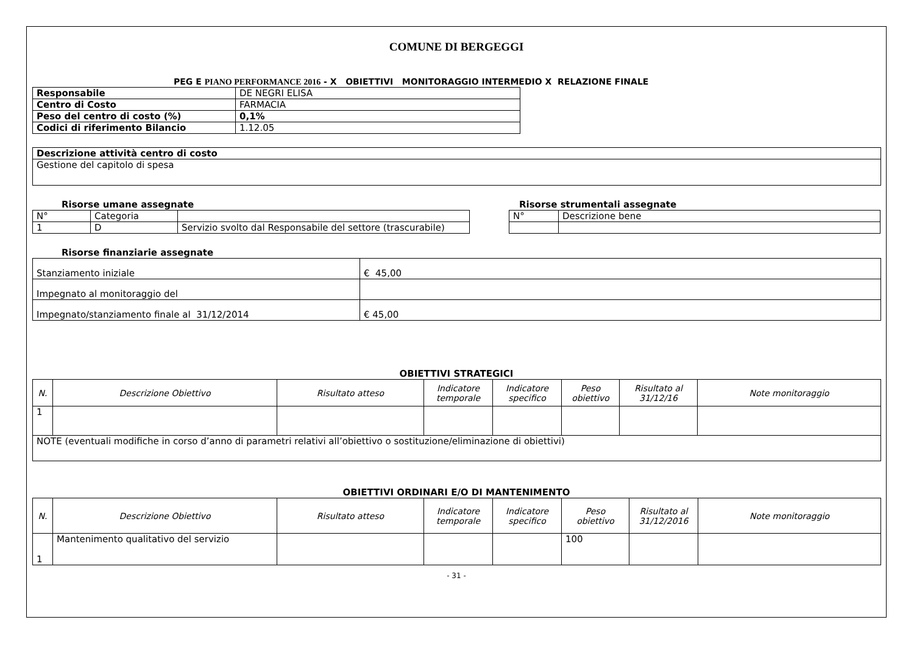COMUNE DI BERGEGGI
PEG E PIANO PERFORMANCE 2016 - X OBIETTIVI MONITORAGGIO INTERMEDIO X RELAZIONE FINALE
| Responsabile | DE NEGRI ELISA |
| Centro di Costo | FARMACIA |
| Peso del centro di costo (%) | 0,1% |
| Codici di riferimento Bilancio | 1.12.05 |
| Descrizione attività centro di costo |
| Gestione del capitolo di spesa |
Risorse umane assegnate
| N° | Categoria | |
| 1 | D | Servizio svolto dal Responsabile del settore (trascurabile) |
Risorse strumentali assegnate
| N° | Descrizione bene |
Risorse finanziarie assegnate
| Stanziamento iniziale | € 45,00 |
| Impegnato al monitoraggio del | |
| Impegnato/stanziamento finale al 31/12/2014 | € 45,00 |
OBIETTIVI STRATEGICI
| N. | Descrizione Obiettivo | Risultato atteso | Indicatore temporale | Indicatore specifico | Peso obiettivo | Risultato al 31/12/16 | Note monitoraggio |
| --- | --- | --- | --- | --- | --- | --- | --- |
| 1 | | | | | | | |
| NOTE (eventuali modifiche in corso d’anno di parametri relativi all’obiettivo o sostituzione/eliminazione di obiettivi) | | | | | | | |
OBIETTIVI ORDINARI E/O DI MANTENIMENTO
| N. | Descrizione Obiettivo | Risultato atteso | Indicatore temporale | Indicatore specifico | Peso obiettivo | Risultato al 31/12/2016 | Note monitoraggio |
| --- | --- | --- | --- | --- | --- | --- | --- |
| 1 | Mantenimento qualitativo del servizio | | | | 100 | | |
- 31 -